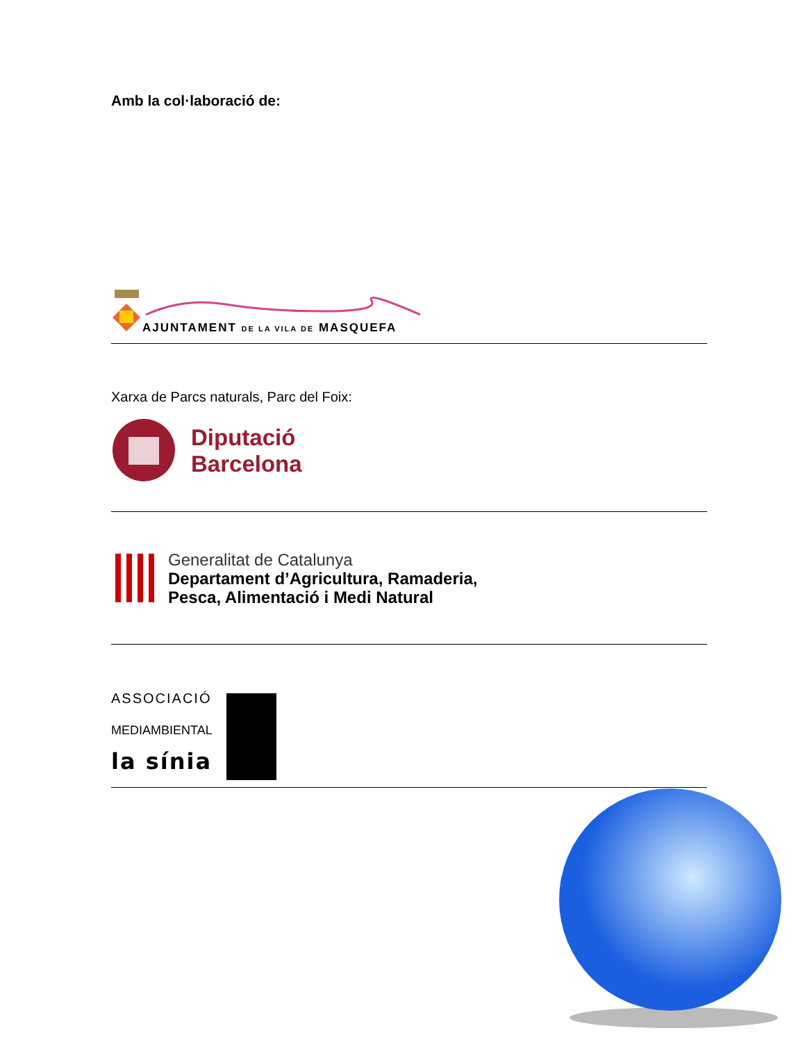Amb la col·laboració de:
AJUNTAMENT DE LA VILA DE MASQUEFA
Xarxa de Parcs naturals, Parc del Foix:
Diputació
Barcelona
Generalitat de Catalunya
Departament d’Agricultura, Ramaderia,
Pesca, Alimentació i Medi Natural
ASSOCIACIÓ
MEDIAMBIENTAL
la sínia